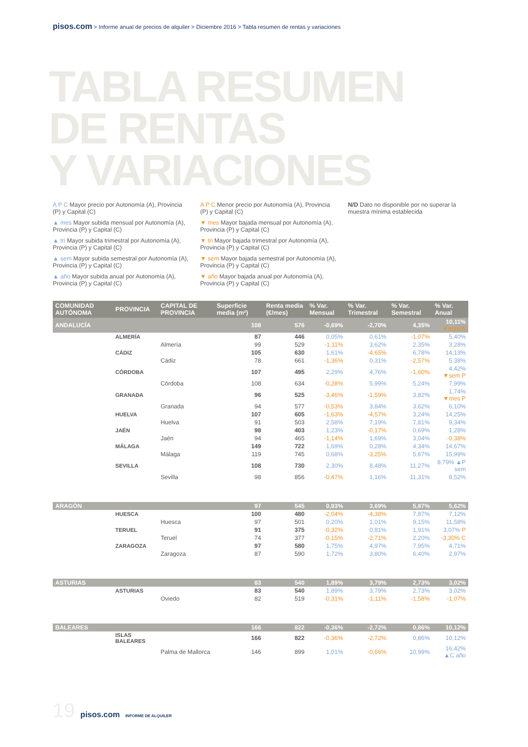pisos.com > Informe anual de precios de alquiler > Diciembre 2016 > Tabla resumen de rentas y variaciones
TABLA RESUMEN
DE RENTAS
Y VARIACIONES
A P C Mayor precio por Autonomía (A), Provincia (P) y Capital (C)
▲ mes Mayor subida mensual por Autonomía (A), Provincia (P) y Capital (C)
▲ tri Mayor subida trimestral por Autonomía (A), Provincia (P) y Capital (C)
▲ sem Mayor subida semestral por Autonomía (A), Provincia (P) y Capital (C)
▲ año Mayor subida anual por Autonomía (A), Provincia (P) y Capital (C)
A P C Menor precio por Autonomía (A), Provincia (P) y Capital (C)
▼ mes Mayor bajada mensual por Autonomía (A), Provincia (P) y Capital (C)
▼ tri Mayor bajada trimestral por Autonomía (A), Provincia (P) y Capital (C)
▼ sem Mayor bajada semestral por Autonomía (A), Provincia (P) y Capital (C)
▼ año Mayor bajada anual por Autonomía (A), Provincia (P) y Capital (C)
N/D Dato no disponible por no superar la muestra mínima establecida
| COMUNIDAD AUTÓNOMA | PROVINCIA | CAPITAL DE PROVINCIA | Superficie media (m²) | Renta media (€/mes) | % Var. Mensual | % Var. Trimestral | % Var. Semestral | % Var. Anual |
| --- | --- | --- | --- | --- | --- | --- | --- | --- |
| ANDALUCÍA | | | 108 | 576 | -0,69% | -2,70% | 4,35% | 10,11% ▼mes A |
| | ALMERÍA | | 87 | 446 | 0,05% | 0,61% | -1,07% | 5,40% |
| | | Almería | 99 | 529 | -1,11% | 3,62% | 2,35% | 3,28% |
| | CÁDIZ | | 105 | 630 | 1,61% | -4,65% | 6,78% | 14,13% |
| | | Cádiz | 78 | 661 | -1,36% | 0,31% | -2,57% | 5,38% |
| | CÓRDOBA | | 107 | 495 | 2,29% | 4,76% | -1,60% | 4,42% ▼sem P |
| | | Córdoba | 108 | 634 | -0,28% | 5,99% | 5,24% | 7,99% |
| | GRANADA | | 96 | 525 | -3,46% | -1,59% | 3,82% | 1,74% ▼mes P |
| | | Granada | 94 | 577 | -0,53% | 3,84% | 3,62% | 6,10% |
| | HUELVA | | 107 | 605 | -1,63% | -4,57% | 3,24% | 14,25% |
| | | Huelva | 91 | 503 | 2,58% | 7,19% | 7,81% | 9,34% |
| | JAÉN | | 98 | 403 | 1,23% | -0,17% | 0,69% | 1,28% |
| | | Jaén | 94 | 465 | -1,14% | 1,69% | 3,04% | -0,38% |
| | MÁLAGA | | 149 | 722 | 1,69% | 0,28% | 4,34% | 14,67% |
| | | Málaga | 119 | 745 | 0,68% | -3,25% | 5,67% | 15,99% |
| | SEVILLA | | 108 | 730 | 2,30% | 8,48% | 11,27% | 8,79% ▲P sem |
| | | Sevilla | 98 | 856 | -0,47% | 1,16% | 11,31% | 8,52% |
| ARAGÓN | | | 97 | 545 | 0,93% | 3,69% | 5,87% | 5,62% |
| | HUESCA | | 100 | 480 | -2,04% | -4,38% | 7,87% | 7,12% |
| | | Huesca | 97 | 501 | 0,20% | 1,01% | 9,15% | 11,58% |
| | TERUEL | | 91 | 375 | -0,32% | 0,81% | 1,91% | 3,07% P |
| | | Teruel | 74 | 377 | -0,15% | -2,71% | 2,20% | -3,30% C |
| | ZARAGOZA | | 97 | 580 | 1,75% | 4,97% | 7,95% | 4,71% |
| | | Zaragoza | 87 | 590 | 1,72% | 3,80% | 6,40% | 2,97% |
| ASTURIAS | | | 83 | 540 | 1,89% | 3,79% | 2,73% | 3,02% |
| | ASTURIAS | | 83 | 540 | 1,89% | 3,79% | 2,73% | 3,02% |
| | | Oviedo | 82 | 519 | -0,31% | -1,11% | -1,58% | -1,07% |
| BALEARES | | | 166 | 822 | -0,36% | -2,72% | 0,86% | 10,12% |
| | ISLAS BALEARES | | 166 | 822 | -0,36% | -2,72% | 0,86% | 10,12% |
| | | Palma de Mallorca | 146 | 899 | 1,01% | -0,66% | 10,99% | 16,42% ▲C año |
19 pisos.com INFORME DE ALQUILER